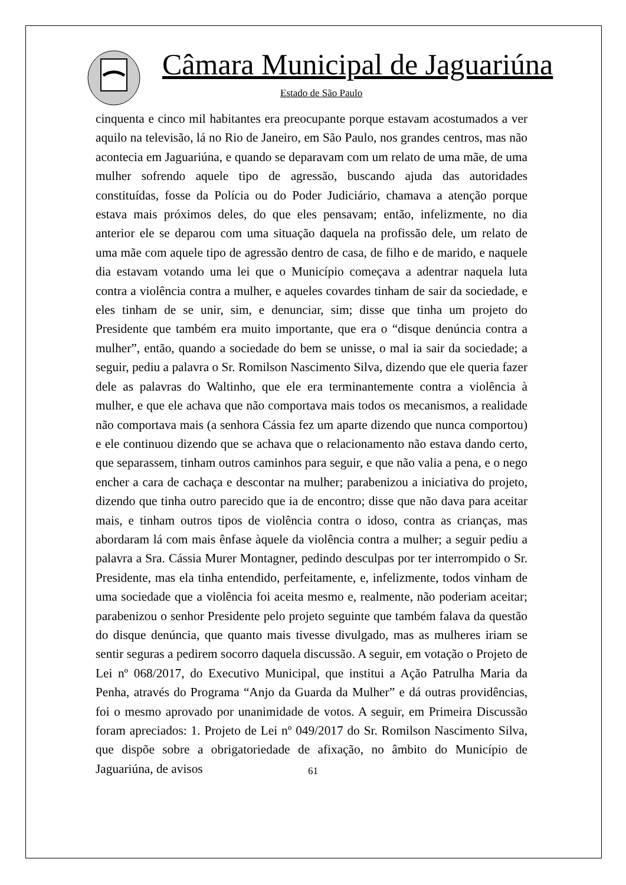Câmara Municipal de Jaguariúna
Estado de São Paulo
cinquenta e cinco mil habitantes era preocupante porque estavam acostumados a ver aquilo na televisão, lá no Rio de Janeiro, em São Paulo, nos grandes centros, mas não acontecia em Jaguariúna, e quando se deparavam com um relato de uma mãe, de uma mulher sofrendo aquele tipo de agressão, buscando ajuda das autoridades constituídas, fosse da Polícia ou do Poder Judiciário, chamava a atenção porque estava mais próximos deles, do que eles pensavam; então, infelizmente, no dia anterior ele se deparou com uma situação daquela na profissão dele, um relato de uma mãe com aquele tipo de agressão dentro de casa, de filho e de marido, e naquele dia estavam votando uma lei que o Município começava a adentrar naquela luta contra a violência contra a mulher, e aqueles covardes tinham de sair da sociedade, e eles tinham de se unir, sim, e denunciar, sim; disse que tinha um projeto do Presidente que também era muito importante, que era o “disque denúncia contra a mulher”, então, quando a sociedade do bem se unisse, o mal ia sair da sociedade; a seguir, pediu a palavra o Sr. Romilson Nascimento Silva, dizendo que ele queria fazer dele as palavras do Waltinho, que ele era terminantemente contra a violência à mulher, e que ele achava que não comportava mais todos os mecanismos, a realidade não comportava mais (a senhora Cássia fez um aparte dizendo que nunca comportou) e ele continuou dizendo que se achava que o relacionamento não estava dando certo, que separassem, tinham outros caminhos para seguir, e que não valia a pena, e o nego encher a cara de cachaça e descontar na mulher; parabenizou a iniciativa do projeto, dizendo que tinha outro parecido que ia de encontro; disse que não dava para aceitar mais, e tinham outros tipos de violência contra o idoso, contra as crianças, mas abordaram lá com mais ênfase àquele da violência contra a mulher; a seguir pediu a palavra a Sra. Cássia Murer Montagner, pedindo desculpas por ter interrompido o Sr. Presidente, mas ela tinha entendido, perfeitamente, e, infelizmente, todos vinham de uma sociedade que a violência foi aceita mesmo e, realmente, não poderiam aceitar; parabenizou o senhor Presidente pelo projeto seguinte que também falava da questão do disque denúncia, que quanto mais tivesse divulgado, mas as mulheres iriam se sentir seguras a pedirem socorro daquela discussão. A seguir, em votação o Projeto de Lei nº 068/2017, do Executivo Municipal, que institui a Ação Patrulha Maria da Penha, através do Programa “Anjo da Guarda da Mulher” e dá outras providências, foi o mesmo aprovado por unanimidade de votos. A seguir, em Primeira Discussão foram apreciados: 1. Projeto de Lei nº 049/2017 do Sr. Romilson Nascimento Silva, que dispõe sobre a obrigatoriedade de afixação, no âmbito do Município de Jaguariúna, de avisos
61